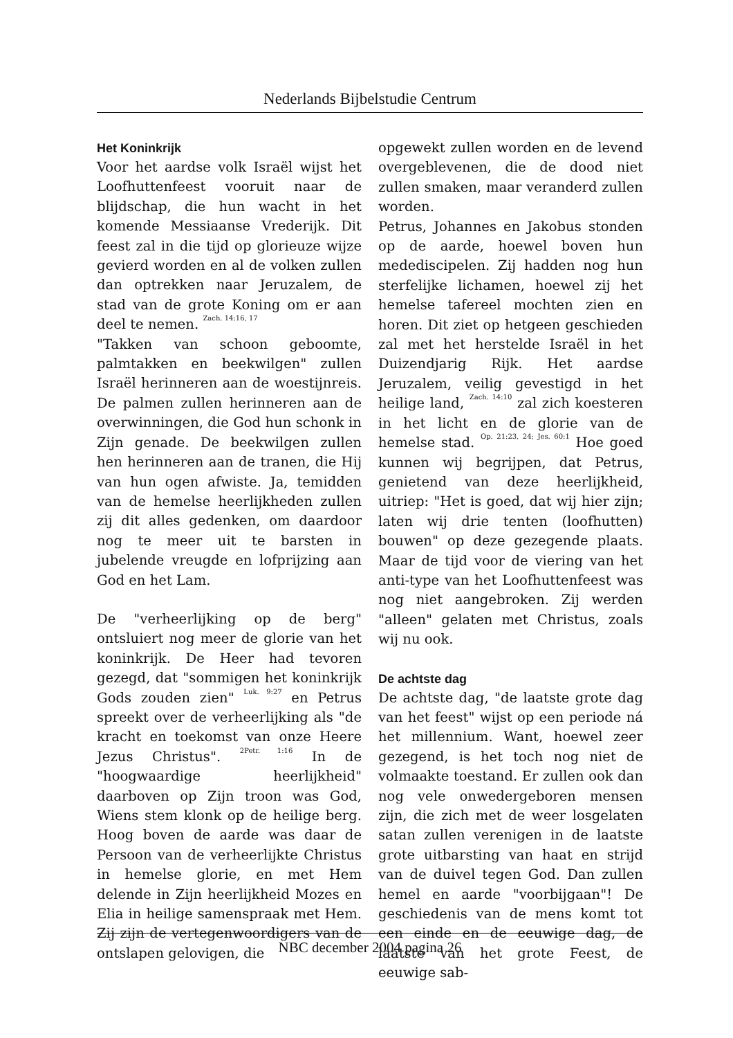Nederlands Bijbelstudie Centrum
Het Koninkrijk
Voor het aardse volk Israël wijst het Loofhuttenfeest vooruit naar de blijdschap, die hun wacht in het komende Messiaanse Vrederijk. Dit feest zal in die tijd op glorieuze wijze gevierd worden en al de volken zullen dan optrekken naar Jeruzalem, de stad van de grote Koning om er aan deel te nemen. <sup>Zach. 14:16, 17</sup>
"Takken van schoon geboomte, palmtakken en beekwilgen" zullen Israël herinneren aan de woestijnreis. De palmen zullen herinneren aan de overwinningen, die God hun schonk in Zijn genade. De beekwilgen zullen hen herinneren aan de tranen, die Hij van hun ogen afwiste. Ja, temidden van de hemelse heerlijkheden zullen zij dit alles gedenken, om daardoor nog te meer uit te barsten in jubelende vreugde en lofprijzing aan God en het Lam.
De "verheerlijking op de berg" ontsluiert nog meer de glorie van het koninkrijk. De Heer had tevoren gezegd, dat "sommigen het koninkrijk Gods zouden zien" <sup>Luk. 9:27</sup> en Petrus spreekt over de verheerlijking als "de kracht en toekomst van onze Heere Jezus Christus". <sup>2Petr. 1:16</sup> In de "hoogwaardige heerlijkheid" daarboven op Zijn troon was God, Wiens stem klonk op de heilige berg. Hoog boven de aarde was daar de Persoon van de verheerlijkte Christus in hemelse glorie, en met Hem delende in Zijn heerlijkheid Mozes en Elia in heilige samenspraak met Hem. Zij zijn de vertegenwoordigers van de ontslapen gelovigen, die
opgewekt zullen worden en de levend overgeblevenen, die de dood niet zullen smaken, maar veranderd zullen worden.
Petrus, Johannes en Jakobus stonden op de aarde, hoewel boven hun medediscipelen. Zij hadden nog hun sterfelijke lichamen, hoewel zij het hemelse tafereel mochten zien en horen. Dit ziet op hetgeen geschieden zal met het herstelde Israël in het Duizendjarig Rijk. Het aardse Jeruzalem, veilig gevestigd in het heilige land, <sup>Zach. 14:10</sup> zal zich koesteren in het licht en de glorie van de hemelse stad. <sup>Op. 21:23, 24; Jes. 60:1</sup> Hoe goed kunnen wij begrijpen, dat Petrus, genietend van deze heerlijkheid, uitriep: "Het is goed, dat wij hier zijn; laten wij drie tenten (loofhutten) bouwen" op deze gezegende plaats. Maar de tijd voor de viering van het anti-type van het Loofhuttenfeest was nog niet aangebroken. Zij werden "alleen" gelaten met Christus, zoals wij nu ook.
De achtste dag
De achtste dag, "de laatste grote dag van het feest" wijst op een periode ná het millennium. Want, hoewel zeer gezegend, is het toch nog niet de volmaakte toestand. Er zullen ook dan nog vele onwedergeboren mensen zijn, die zich met de weer losgelaten satan zullen verenigen in de laatste grote uitbarsting van haat en strijd van de duivel tegen God. Dan zullen hemel en aarde "voorbijgaan"! De geschiedenis van de mens komt tot een einde en de eeuwige dag, de laatste van het grote Feest, de eeuwige sab-
NBC december 2004 pagina 26